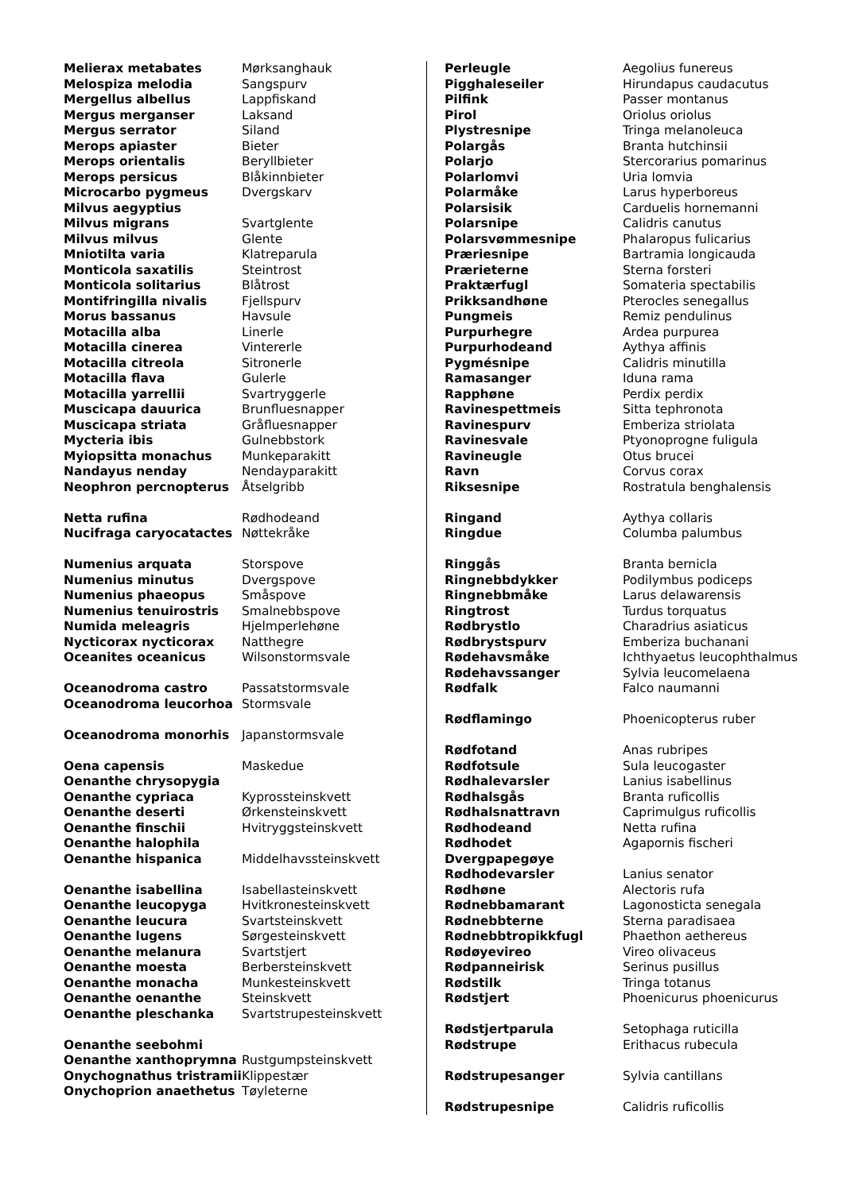| Melierax metabates | Mørksanghauk |
| Melospiza melodia | Sangspurv |
| Mergellus albellus | Lappfiskand |
| Mergus merganser | Laksand |
| Mergus serrator | Siland |
| Merops apiaster | Bieter |
| Merops orientalis | Beryllbieter |
| Merops persicus | Blåkinnbieter |
| Microcarbo pygmeus | Dvergskarv |
| Milvus aegyptius | |
| Milvus migrans | Svartglente |
| Milvus milvus | Glente |
| Mniotilta varia | Klatreparula |
| Monticola saxatilis | Steintrost |
| Monticola solitarius | Blåtrost |
| Montifringilla nivalis | Fjellspurv |
| Morus bassanus | Havsule |
| Motacilla alba | Linerle |
| Motacilla cinerea | Vintererle |
| Motacilla citreola | Sitronerle |
| Motacilla flava | Gulerle |
| Motacilla yarrellii | Svartryggerle |
| Muscicapa dauurica | Brunfluesnapper |
| Muscicapa striata | Gråfluesnapper |
| Mycteria ibis | Gulnebbstork |
| Myiopsitta monachus | Munkeparakitt |
| Nandayus nenday | Nendayparakitt |
| Neophron percnopterus | Åtselgribb |
| Netta rufina | Rødhodeand |
| Nucifraga caryocatactes | Nøttekråke |
| Numenius arquata | Storspove |
| Numenius minutus | Dvergspove |
| Numenius phaeopus | Småspove |
| Numenius tenuirostris | Smalnebbspove |
| Numida meleagris | Hjelmperlehøne |
| Nycticorax nycticorax | Natthegre |
| Oceanites oceanicus | Wilsonstormsvale |
| Oceanodroma castro | Passatstormsvale |
| Oceanodroma leucorhoa | Stormsvale |
| Oceanodroma monorhis | Japanstormsvale |
| Oena capensis | Maskedue |
| Oenanthe chrysopygia | |
| Oenanthe cypriaca | Kyprossteinskvett |
| Oenanthe deserti | Ørkensteinskvett |
| Oenanthe finschii | Hvitryggsteinskvett |
| Oenanthe halophila | |
| Oenanthe hispanica | Middelhavssteinskvett |
| Oenanthe isabellina | Isabellasteinskvett |
| Oenanthe leucopyga | Hvitkronesteinskvett |
| Oenanthe leucura | Svartsteinskvett |
| Oenanthe lugens | Sørgesteinskvett |
| Oenanthe melanura | Svartstjert |
| Oenanthe moesta | Berbersteinskvett |
| Oenanthe monacha | Munkesteinskvett |
| Oenanthe oenanthe | Steinskvett |
| Oenanthe pleschanka | Svartstrupesteinskvett |
| Oenanthe seebohmi | |
| Oenanthe xanthoprymna | Rustgumpsteinskvett |
| Onychognathus tristramii | Klippestær |
| Onychoprion anaethetus | Tøyleterne |
| Perleugle | Aegolius funereus |
| Pigghaleseiler | Hirundapus caudacutus |
| Pilfink | Passer montanus |
| Pirol | Oriolus oriolus |
| Plystresnipe | Tringa melanoleuca |
| Polargås | Branta hutchinsii |
| Polarjo | Stercorarius pomarinus |
| Polarlomvi | Uria lomvia |
| Polarmåke | Larus hyperboreus |
| Polarsisik | Carduelis hornemanni |
| Polarsnipe | Calidris canutus |
| Polarsvømmesnipe | Phalaropus fulicarius |
| Præriesnipe | Bartramia longicauda |
| Prærieterne | Sterna forsteri |
| Praktærfugl | Somateria spectabilis |
| Prikksandhøne | Pterocles senegallus |
| Pungmeis | Remiz pendulinus |
| Purpurhegre | Ardea purpurea |
| Purpurhodeand | Aythya affinis |
| Pygmésnipe | Calidris minutilla |
| Ramasanger | Iduna rama |
| Rapphøne | Perdix perdix |
| Ravinespettmeis | Sitta tephronota |
| Ravinespurv | Emberiza striolata |
| Ravinesvale | Ptyonoprogne fuligula |
| Ravineugle | Otus brucei |
| Ravn | Corvus corax |
| Riksesnipe | Rostratula benghalensis |
| Ringand | Aythya collaris |
| Ringdue | Columba palumbus |
| Ringgås | Branta bernicla |
| Ringnebbdykker | Podilymbus podiceps |
| Ringnebbmåke | Larus delawarensis |
| Ringtrost | Turdus torquatus |
| Rødbrystlo | Charadrius asiaticus |
| Rødbrystspurv | Emberiza buchanani |
| Rødehavsmåke | Ichthyaetus leucophthalmus |
| Rødehavssanger | Sylvia leucomelaena |
| Rødfalk | Falco naumanni |
| Rødflamingo | Phoenicopterus ruber |
| Rødfotand | Anas rubripes |
| Rødfotsule | Sula leucogaster |
| Rødhalevarsler | Lanius isabellinus |
| Rødhalsgås | Branta ruficollis |
| Rødhalsnattravn | Caprimulgus ruficollis |
| Rødhodeand | Netta rufina |
| Rødhodet Dvergpapegøye | Agapornis fischeri |
| Rødhodevarsler | Lanius senator |
| Rødhøne | Alectoris rufa |
| Rødnebbamarant | Lagonosticta senegala |
| Rødnebbterne | Sterna paradisaea |
| Rødnebbtropikkfugl | Phaethon aethereus |
| Rødøyevireo | Vireo olivaceus |
| Rødpanneirisk | Serinus pusillus |
| Rødstilk | Tringa totanus |
| Rødstjert | Phoenicurus phoenicurus |
| Rødstjertparula | Setophaga ruticilla |
| Rødstrupe | Erithacus rubecula |
| Rødstrupesanger | Sylvia cantillans |
| Rødstrupesnipe | Calidris ruficollis |